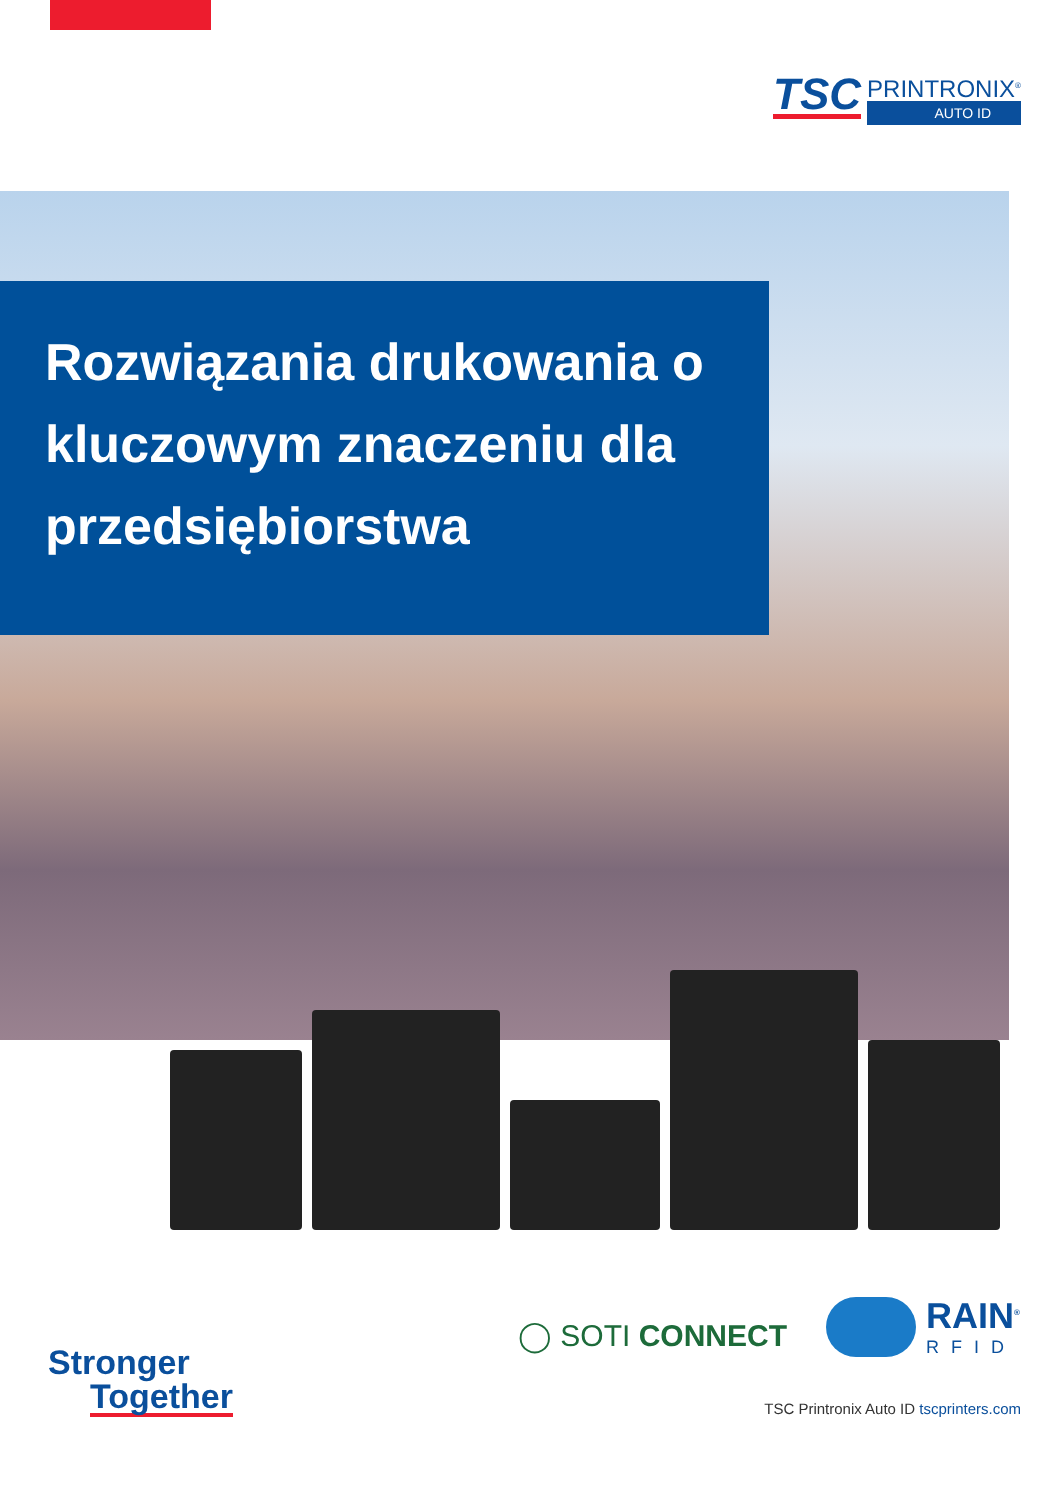TSC
PRINTRONIX<sup>®</sup>
AUTO ID
Rozwiązania drukowania o kluczowym znaczeniu dla przedsiębiorstwa
◯ SOTI CONNECT
RAIN<sup>®</sup>
RFID
Stronger
Together
TSC Printronix Auto ID tscprinters.com